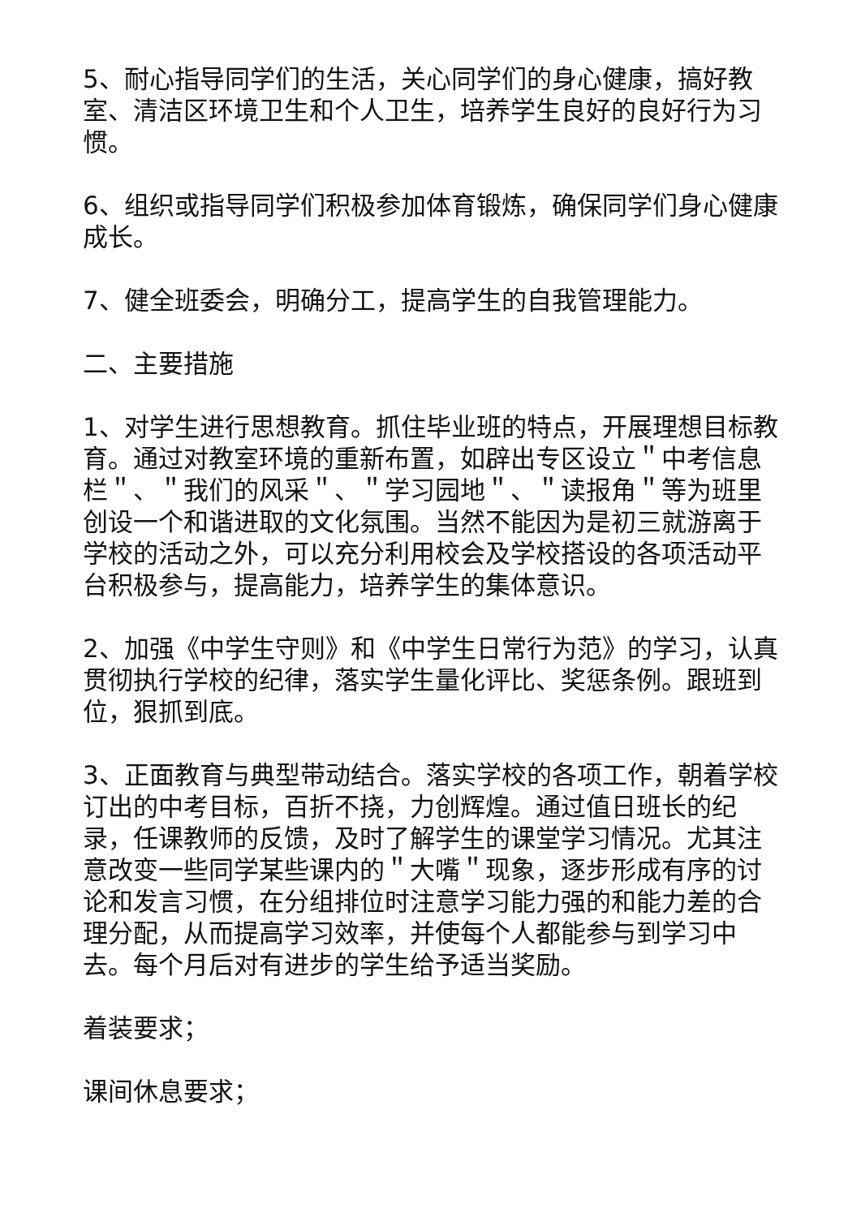5、耐心指导同学们的生活，关心同学们的身心健康，搞好教室、清洁区环境卫生和个人卫生，培养学生良好的良好行为习惯。
6、组织或指导同学们积极参加体育锻炼，确保同学们身心健康成长。
7、健全班委会，明确分工，提高学生的自我管理能力。
二、主要措施
1、对学生进行思想教育。抓住毕业班的特点，开展理想目标教育。通过对教室环境的重新布置，如辟出专区设立＂中考信息栏＂、＂我们的风采＂、＂学习园地＂、＂读报角＂等为班里创设一个和谐进取的文化氛围。当然不能因为是初三就游离于学校的活动之外，可以充分利用校会及学校搭设的各项活动平台积极参与，提高能力，培养学生的集体意识。
2、加强《中学生守则》和《中学生日常行为范》的学习，认真贯彻执行学校的纪律，落实学生量化评比、奖惩条例。跟班到位，狠抓到底。
3、正面教育与典型带动结合。落实学校的各项工作，朝着学校订出的中考目标，百折不挠，力创辉煌。通过值日班长的纪录，任课教师的反馈，及时了解学生的课堂学习情况。尤其注意改变一些同学某些课内的＂大嘴＂现象，逐步形成有序的讨论和发言习惯，在分组排位时注意学习能力强的和能力差的合理分配，从而提高学习效率，并使每个人都能参与到学习中去。每个月后对有进步的学生给予适当奖励。
着装要求；
课间休息要求；